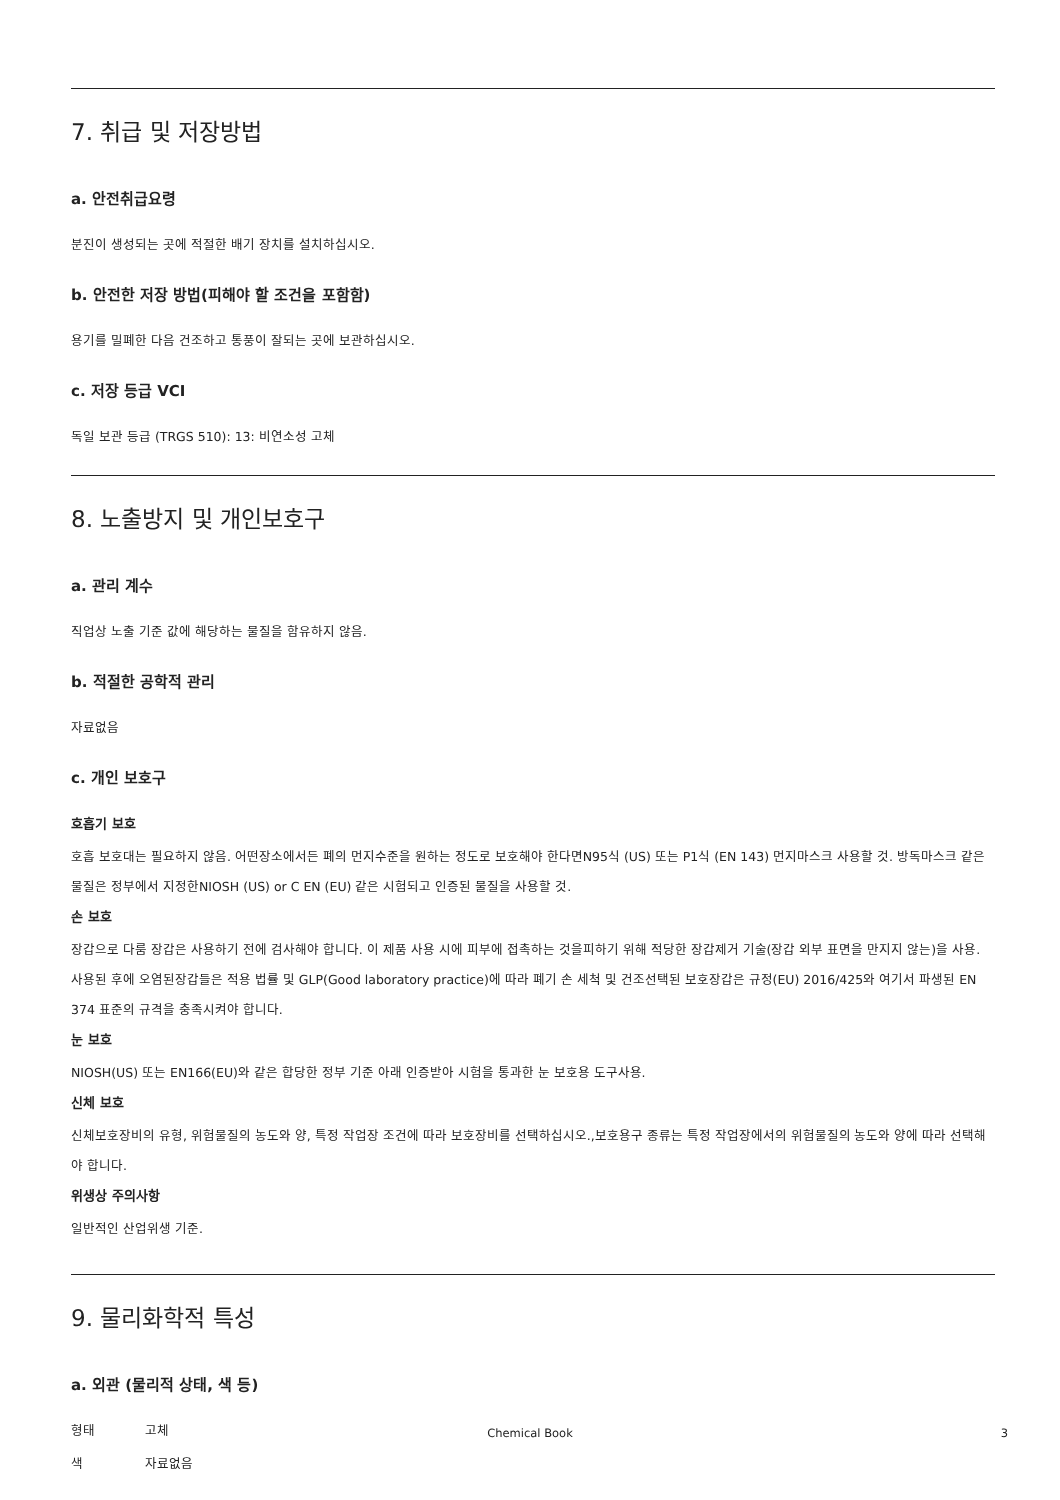7. 취급 및 저장방법
a. 안전취급요령
분진이 생성되는 곳에 적절한 배기 장치를 설치하십시오.
b. 안전한 저장 방법(피해야 할 조건을 포함함)
용기를 밀폐한 다음 건조하고 통풍이 잘되는 곳에 보관하십시오.
c. 저장 등급 VCI
독일 보관 등급 (TRGS 510): 13: 비연소성 고체
8. 노출방지 및 개인보호구
a. 관리 계수
직업상 노출 기준 값에 해당하는 물질을 함유하지 않음.
b. 적절한 공학적 관리
자료없음
c. 개인 보호구
호흡기 보호
호흡 보호대는 필요하지 않음. 어떤장소에서든 폐의 먼지수준을 원하는 정도로 보호해야 한다면N95식 (US) 또는 P1식 (EN 143) 먼지마스크 사용할 것. 방독마스크 같은 물질은 정부에서 지정한NIOSH (US) or C EN (EU) 같은 시험되고 인증된 물질을 사용할 것.
손 보호
장갑으로 다룸 장갑은 사용하기 전에 검사해야 합니다. 이 제품 사용 시에 피부에 접촉하는 것을피하기 위해 적당한 장갑제거 기술(장갑 외부 표면을 만지지 않는)을 사용. 사용된 후에 오염된장갑들은 적용 법률 및 GLP(Good laboratory practice)에 따라 폐기 손 세척 및 건조선택된 보호장갑은 규정(EU) 2016/425와 여기서 파생된 EN 374 표준의 규격을 충족시켜야 합니다.
눈 보호
NIOSH(US) 또는 EN166(EU)와 같은 합당한 정부 기준 아래 인증받아 시험을 통과한 눈 보호용 도구사용.
신체 보호
신체보호장비의 유형, 위험물질의 농도와 양, 특정 작업장 조건에 따라 보호장비를 선택하십시오.,보호용구 종류는 특정 작업장에서의 위험물질의 농도와 양에 따라 선택해야 합니다.
위생상 주의사항
일반적인 산업위생 기준.
9. 물리화학적 특성
a. 외관 (물리적 상태, 색 등)
형태 고체
색 자료없음
Chemical Book 3